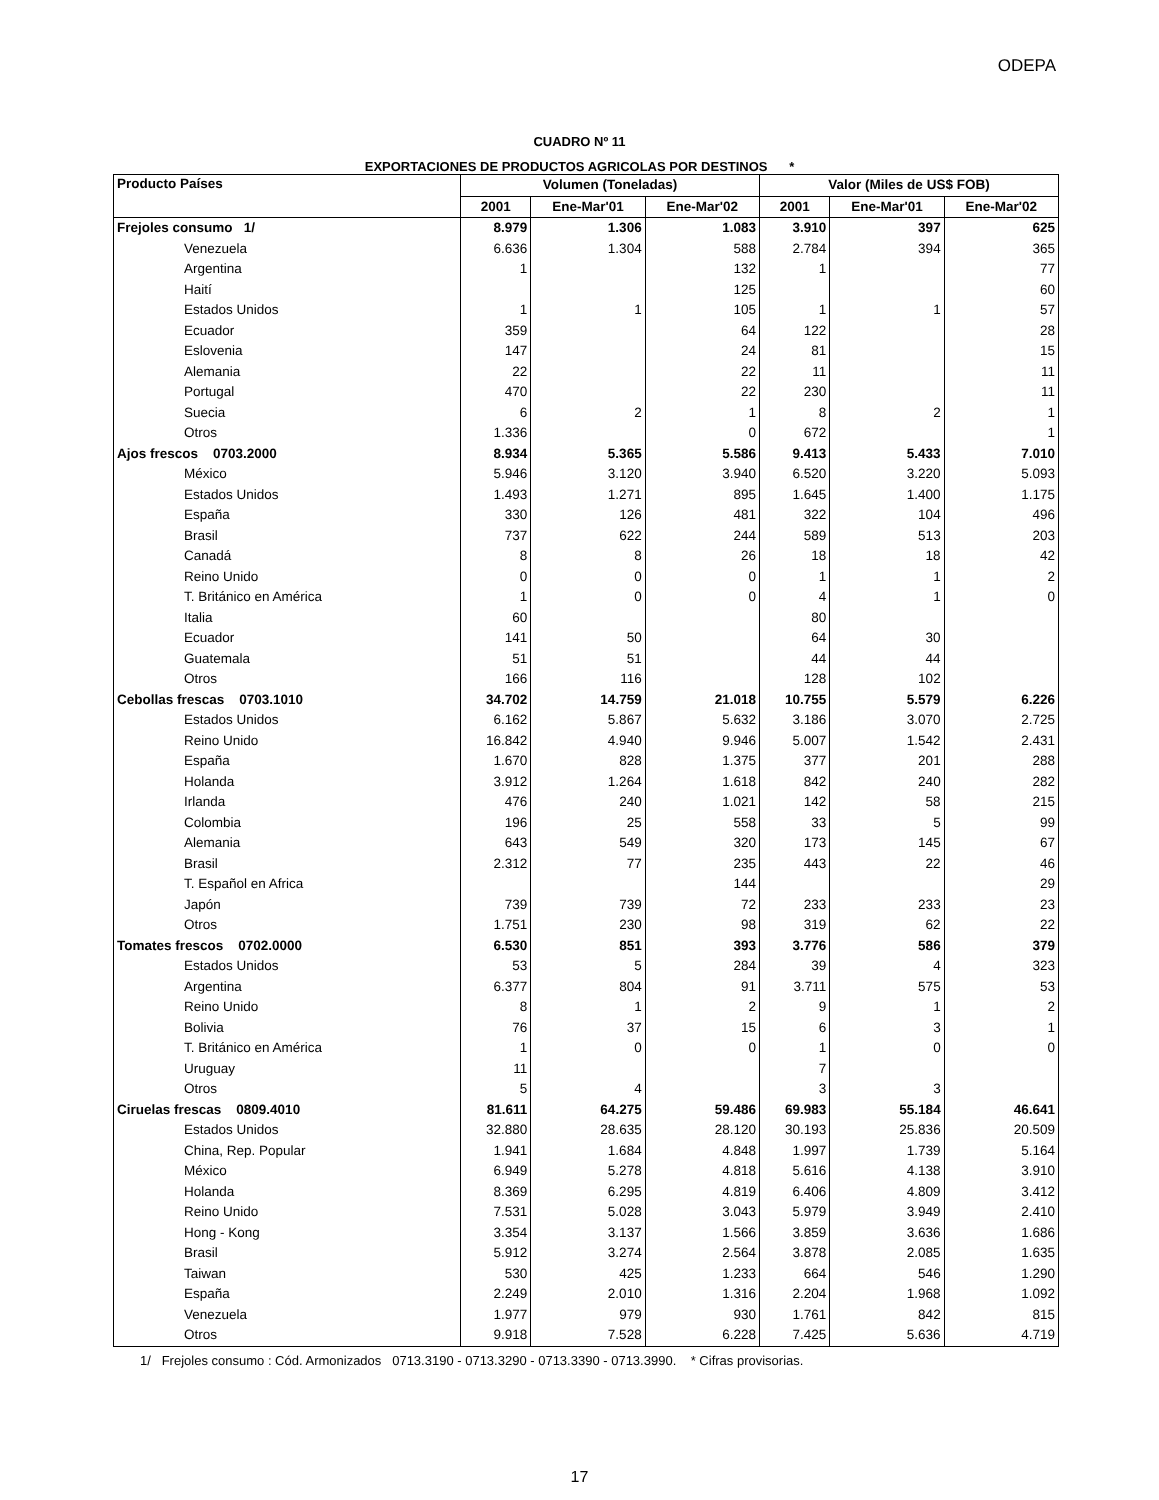ODEPA
CUADRO Nº 11
EXPORTACIONES DE PRODUCTOS AGRICOLAS POR DESTINOS *
| Producto Países | Volumen (Toneladas) | | | Valor (Miles de US$ FOB) | | |
| --- | --- | --- | --- | --- | --- | --- |
| | 2001 | Ene-Mar'01 | Ene-Mar'02 | 2001 | Ene-Mar'01 | Ene-Mar'02 |
| Frejoles consumo 1/ | 8.979 | 1.306 | 1.083 | 3.910 | 397 | 625 |
| Venezuela | 6.636 | 1.304 | 588 | 2.784 | 394 | 365 |
| Argentina | 1 | | 132 | 1 | | 77 |
| Haití | | | 125 | | | 60 |
| Estados Unidos | 1 | 1 | 105 | 1 | 1 | 57 |
| Ecuador | 359 | | 64 | 122 | | 28 |
| Eslovenia | 147 | | 24 | 81 | | 15 |
| Alemania | 22 | | 22 | 11 | | 11 |
| Portugal | 470 | | 22 | 230 | | 11 |
| Suecia | 6 | 2 | 1 | 8 | 2 | 1 |
| Otros | 1.336 | | 0 | 672 | | 1 |
| Ajos frescos 0703.2000 | 8.934 | 5.365 | 5.586 | 9.413 | 5.433 | 7.010 |
| México | 5.946 | 3.120 | 3.940 | 6.520 | 3.220 | 5.093 |
| Estados Unidos | 1.493 | 1.271 | 895 | 1.645 | 1.400 | 1.175 |
| España | 330 | 126 | 481 | 322 | 104 | 496 |
| Brasil | 737 | 622 | 244 | 589 | 513 | 203 |
| Canadá | 8 | 8 | 26 | 18 | 18 | 42 |
| Reino Unido | 0 | 0 | 0 | 1 | 1 | 2 |
| T. Británico en América | 1 | 0 | 0 | 4 | 1 | 0 |
| Italia | 60 | | | 80 | | |
| Ecuador | 141 | 50 | | 64 | 30 | |
| Guatemala | 51 | 51 | | 44 | 44 | |
| Otros | 166 | 116 | | 128 | 102 | |
| Cebollas frescas 0703.1010 | 34.702 | 14.759 | 21.018 | 10.755 | 5.579 | 6.226 |
| Estados Unidos | 6.162 | 5.867 | 5.632 | 3.186 | 3.070 | 2.725 |
| Reino Unido | 16.842 | 4.940 | 9.946 | 5.007 | 1.542 | 2.431 |
| España | 1.670 | 828 | 1.375 | 377 | 201 | 288 |
| Holanda | 3.912 | 1.264 | 1.618 | 842 | 240 | 282 |
| Irlanda | 476 | 240 | 1.021 | 142 | 58 | 215 |
| Colombia | 196 | 25 | 558 | 33 | 5 | 99 |
| Alemania | 643 | 549 | 320 | 173 | 145 | 67 |
| Brasil | 2.312 | 77 | 235 | 443 | 22 | 46 |
| T. Español en Africa | | | 144 | | | 29 |
| Japón | 739 | 739 | 72 | 233 | 233 | 23 |
| Otros | 1.751 | 230 | 98 | 319 | 62 | 22 |
| Tomates frescos 0702.0000 | 6.530 | 851 | 393 | 3.776 | 586 | 379 |
| Estados Unidos | 53 | 5 | 284 | 39 | 4 | 323 |
| Argentina | 6.377 | 804 | 91 | 3.711 | 575 | 53 |
| Reino Unido | 8 | 1 | 2 | 9 | 1 | 2 |
| Bolivia | 76 | 37 | 15 | 6 | 3 | 1 |
| T. Británico en América | 1 | 0 | 0 | 1 | 0 | 0 |
| Uruguay | 11 | | | 7 | | |
| Otros | 5 | 4 | | 3 | 3 | |
| Ciruelas frescas 0809.4010 | 81.611 | 64.275 | 59.486 | 69.983 | 55.184 | 46.641 |
| Estados Unidos | 32.880 | 28.635 | 28.120 | 30.193 | 25.836 | 20.509 |
| China, Rep. Popular | 1.941 | 1.684 | 4.848 | 1.997 | 1.739 | 5.164 |
| México | 6.949 | 5.278 | 4.818 | 5.616 | 4.138 | 3.910 |
| Holanda | 8.369 | 6.295 | 4.819 | 6.406 | 4.809 | 3.412 |
| Reino Unido | 7.531 | 5.028 | 3.043 | 5.979 | 3.949 | 2.410 |
| Hong - Kong | 3.354 | 3.137 | 1.566 | 3.859 | 3.636 | 1.686 |
| Brasil | 5.912 | 3.274 | 2.564 | 3.878 | 2.085 | 1.635 |
| Taiwan | 530 | 425 | 1.233 | 664 | 546 | 1.290 |
| España | 2.249 | 2.010 | 1.316 | 2.204 | 1.968 | 1.092 |
| Venezuela | 1.977 | 979 | 930 | 1.761 | 842 | 815 |
| Otros | 9.918 | 7.528 | 6.228 | 7.425 | 5.636 | 4.719 |
1/ Frejoles consumo : Cód. Armonizados 0713.3190 - 0713.3290 - 0713.3390 - 0713.3990. * Cifras provisorias.
17